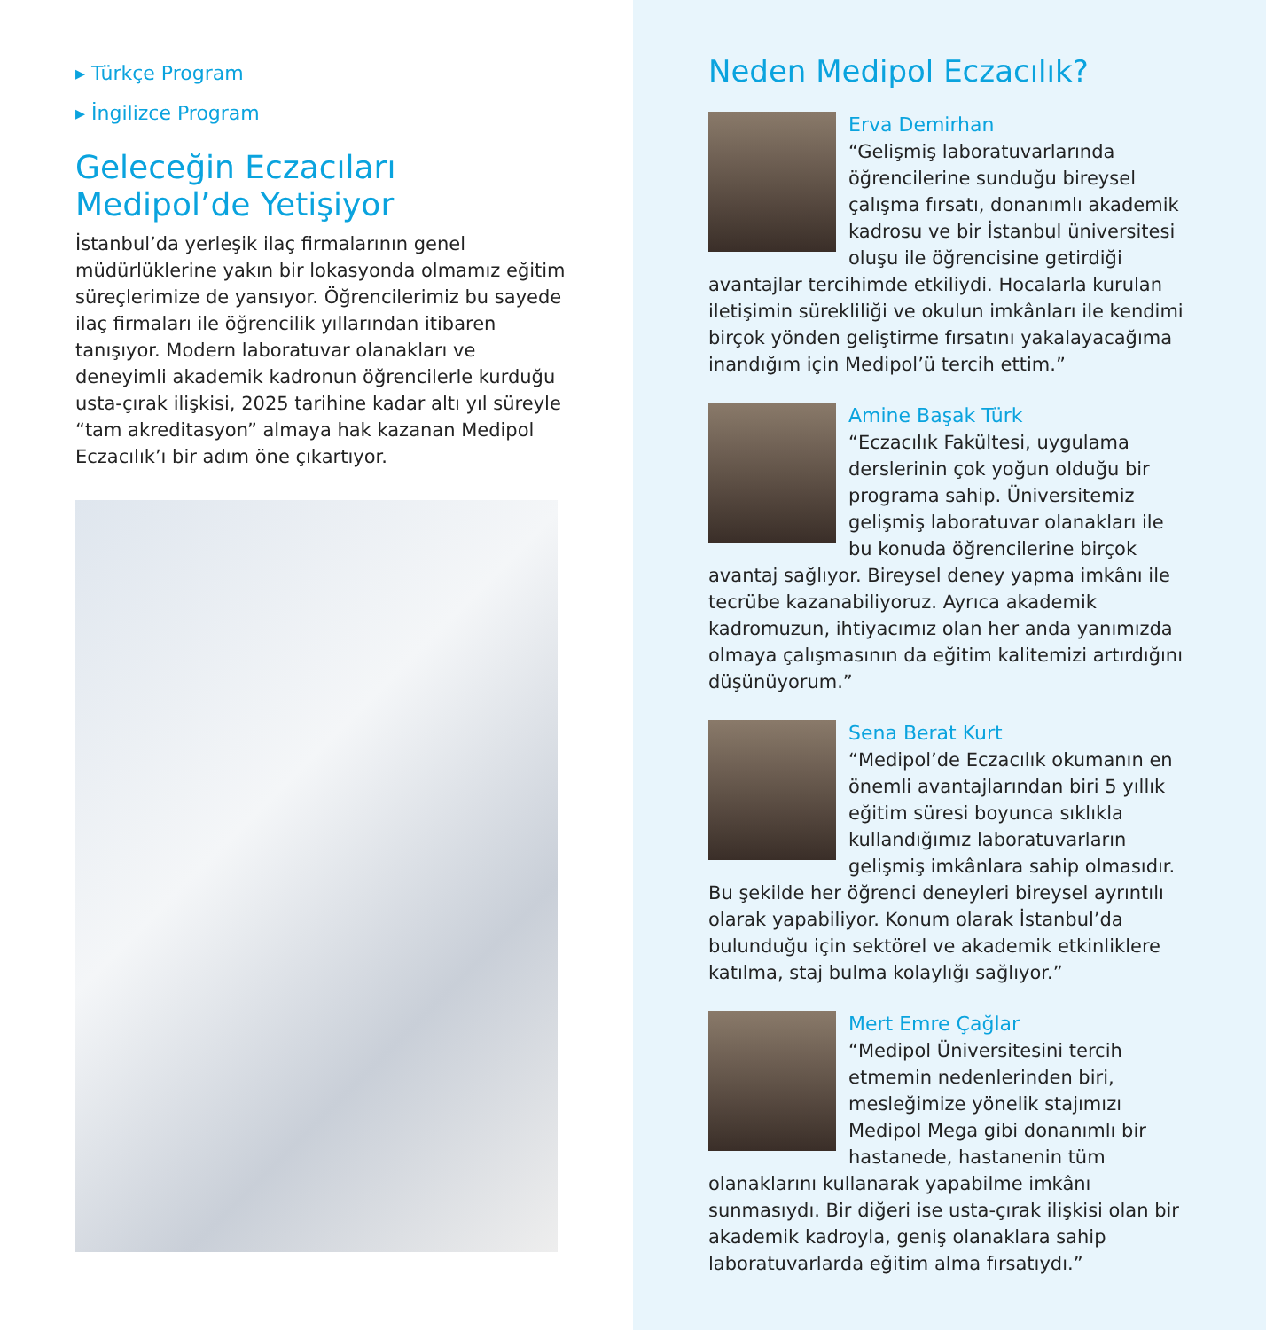▸ Türkçe Program
▸ İngilizce Program
Geleceğin Eczacıları
Medipol’de Yetişiyor
İstanbul’da yerleşik ilaç firmalarının genel müdürlüklerine yakın bir lokasyonda olmamız eğitim süreçlerimize de yansıyor. Öğrencilerimiz bu sayede ilaç firmaları ile öğrencilik yıllarından itibaren tanışıyor. Modern laboratuvar olanakları ve deneyimli akademik kadronun öğrencilerle kurduğu usta-çırak ilişkisi, 2025 tarihine kadar altı yıl süreyle “tam akreditasyon” almaya hak kazanan Medipol Eczacılık’ı bir adım öne çıkartıyor.
Neden Medipol Eczacılık?
Erva Demirhan
“Gelişmiş laboratuvarlarında öğrencilerine sunduğu bireysel çalışma fırsatı, donanımlı akademik kadrosu ve bir İstanbul üniversitesi oluşu ile öğrencisine getirdiği avantajlar tercihimde etkiliydi. Hocalarla kurulan iletişimin sürekliliği ve okulun imkânları ile kendimi birçok yönden geliştirme fırsatını yakalayacağıma inandığım için Medipol’ü tercih ettim.”
Amine Başak Türk
“Eczacılık Fakültesi, uygulama derslerinin çok yoğun olduğu bir programa sahip. Üniversitemiz gelişmiş laboratuvar olanakları ile bu konuda öğrencilerine birçok avantaj sağlıyor. Bireysel deney yapma imkânı ile tecrübe kazanabiliyoruz. Ayrıca akademik kadromuzun, ihtiyacımız olan her anda yanımızda olmaya çalışmasının da eğitim kalitemizi artırdığını düşünüyorum.”
Sena Berat Kurt
“Medipol’de Eczacılık okumanın en önemli avantajlarından biri 5 yıllık eğitim süresi boyunca sıklıkla kullandığımız laboratuvarların gelişmiş imkânlara sahip olmasıdır. Bu şekilde her öğrenci deneyleri bireysel ayrıntılı olarak yapabiliyor. Konum olarak İstanbul’da bulunduğu için sektörel ve akademik etkinliklere katılma, staj bulma kolaylığı sağlıyor.”
Mert Emre Çağlar
“Medipol Üniversitesini tercih etmemin nedenlerinden biri, mesleğimize yönelik stajımızı Medipol Mega gibi donanımlı bir hastanede, hastanenin tüm olanaklarını kullanarak yapabilme imkânı sunmasıydı. Bir diğeri ise usta-çırak ilişkisi olan bir akademik kadroyla, geniş olanaklara sahip laboratuvarlarda eğitim alma fırsatıydı.”